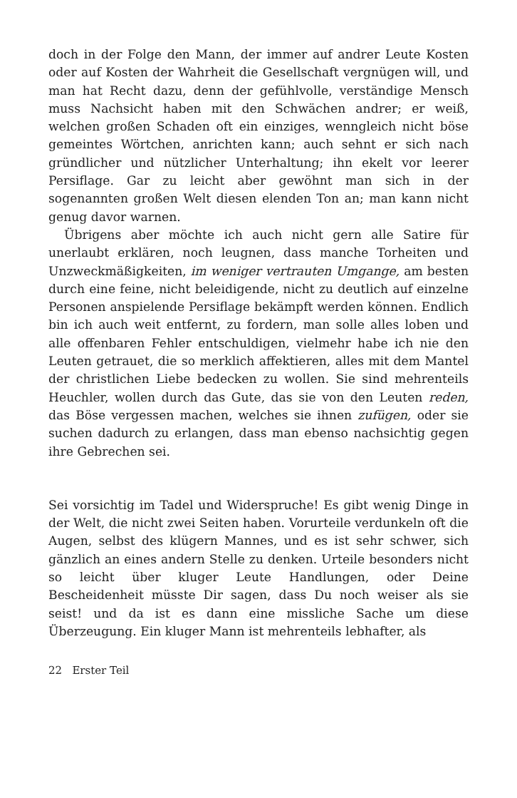doch in der Folge den Mann, der immer auf andrer Leute Kosten oder auf Kosten der Wahrheit die Gesellschaft vergnügen will, und man hat Recht dazu, denn der gefühlvolle, verständige Mensch muss Nachsicht haben mit den Schwächen andrer; er weiß, welchen großen Schaden oft ein einziges, wenngleich nicht böse gemeintes Wörtchen, anrichten kann; auch sehnt er sich nach gründlicher und nützlicher Unterhaltung; ihn ekelt vor leerer Persiflage. Gar zu leicht aber gewöhnt man sich in der sogenannten großen Welt diesen elenden Ton an; man kann nicht genug davor warnen.
Übrigens aber möchte ich auch nicht gern alle Satire für unerlaubt erklären, noch leugnen, dass manche Torheiten und Unzweckmäßigkeiten, im weniger vertrauten Umgange, am besten durch eine feine, nicht beleidigende, nicht zu deutlich auf einzelne Personen anspielende Persiflage bekämpft werden können. Endlich bin ich auch weit entfernt, zu fordern, man solle alles loben und alle offenbaren Fehler entschuldigen, vielmehr habe ich nie den Leuten getrauet, die so merklich affektieren, alles mit dem Mantel der christlichen Liebe bedecken zu wollen. Sie sind mehrenteils Heuchler, wollen durch das Gute, das sie von den Leuten reden, das Böse vergessen machen, welches sie ihnen zufügen, oder sie suchen dadurch zu erlangen, dass man ebenso nachsichtig gegen ihre Gebrechen sei.
Sei vorsichtig im Tadel und Widerspruche! Es gibt wenig Dinge in der Welt, die nicht zwei Seiten haben. Vorurteile verdunkeln oft die Augen, selbst des klügern Mannes, und es ist sehr schwer, sich gänzlich an eines andern Stelle zu denken. Urteile besonders nicht so leicht über kluger Leute Handlungen, oder Deine Bescheidenheit müsste Dir sagen, dass Du noch weiser als sie seist! und da ist es dann eine missliche Sache um diese Überzeugung. Ein kluger Mann ist mehrenteils lebhafter, als
22 Erster Teil